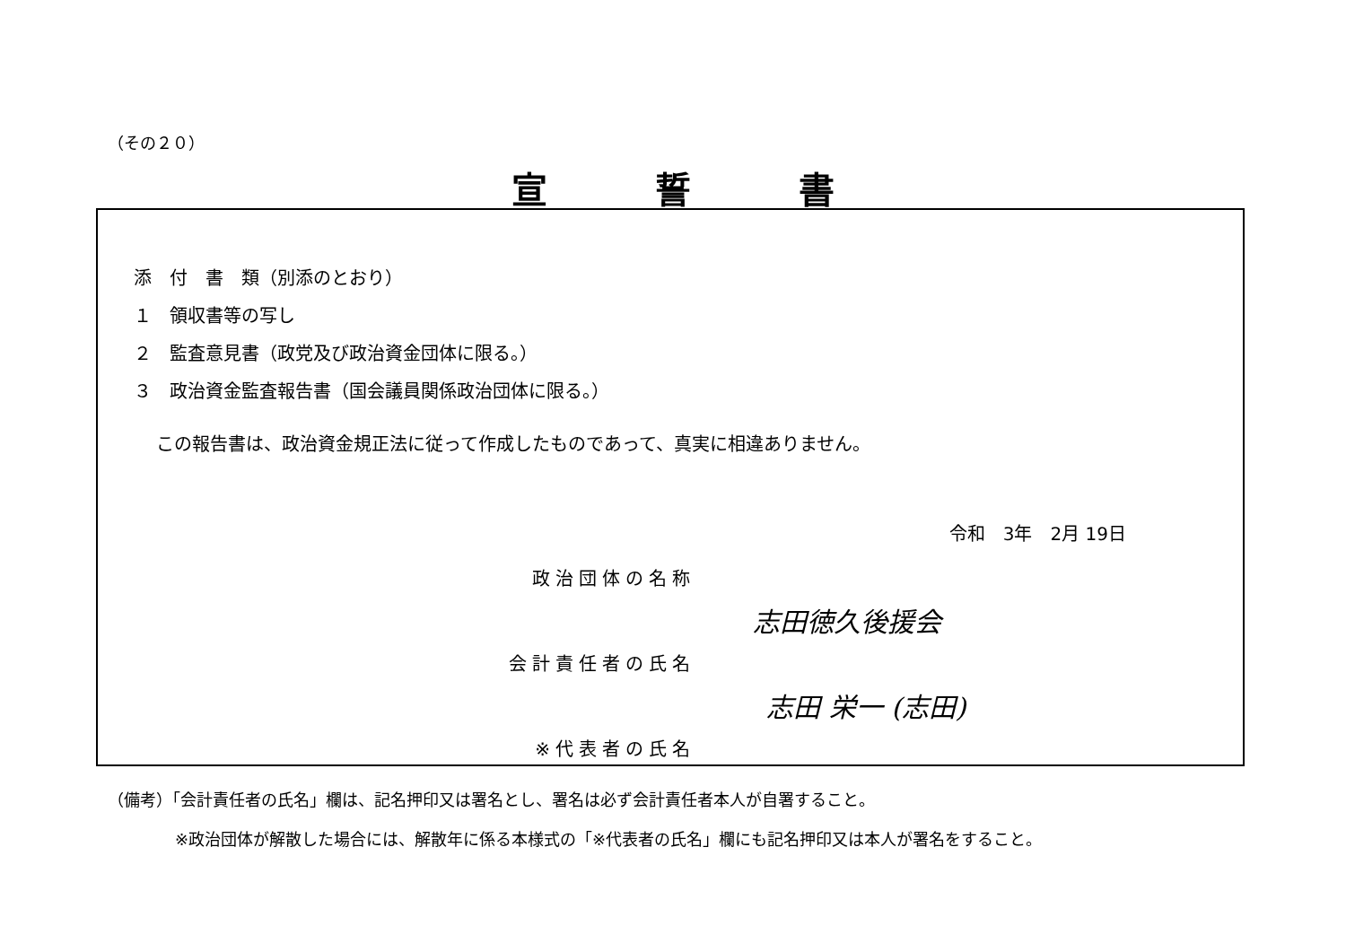（その２０）
宣誓書
添　付　書　類（別添のとおり）
１　領収書等の写し
２　監査意見書（政党及び政治資金団体に限る。）
３　政治資金監査報告書（国会議員関係政治団体に限る。）
この報告書は、政治資金規正法に従って作成したものであって、真実に相違ありません。
令和　3年　2月 19日
政治団体の名称
志田徳久後援会
会計責任者の氏名
志田 栄一 (志田)
※代表者の氏名
（備考）「会計責任者の氏名」欄は、記名押印又は署名とし、署名は必ず会計責任者本人が自署すること。
※政治団体が解散した場合には、解散年に係る本様式の「※代表者の氏名」欄にも記名押印又は本人が署名をすること。